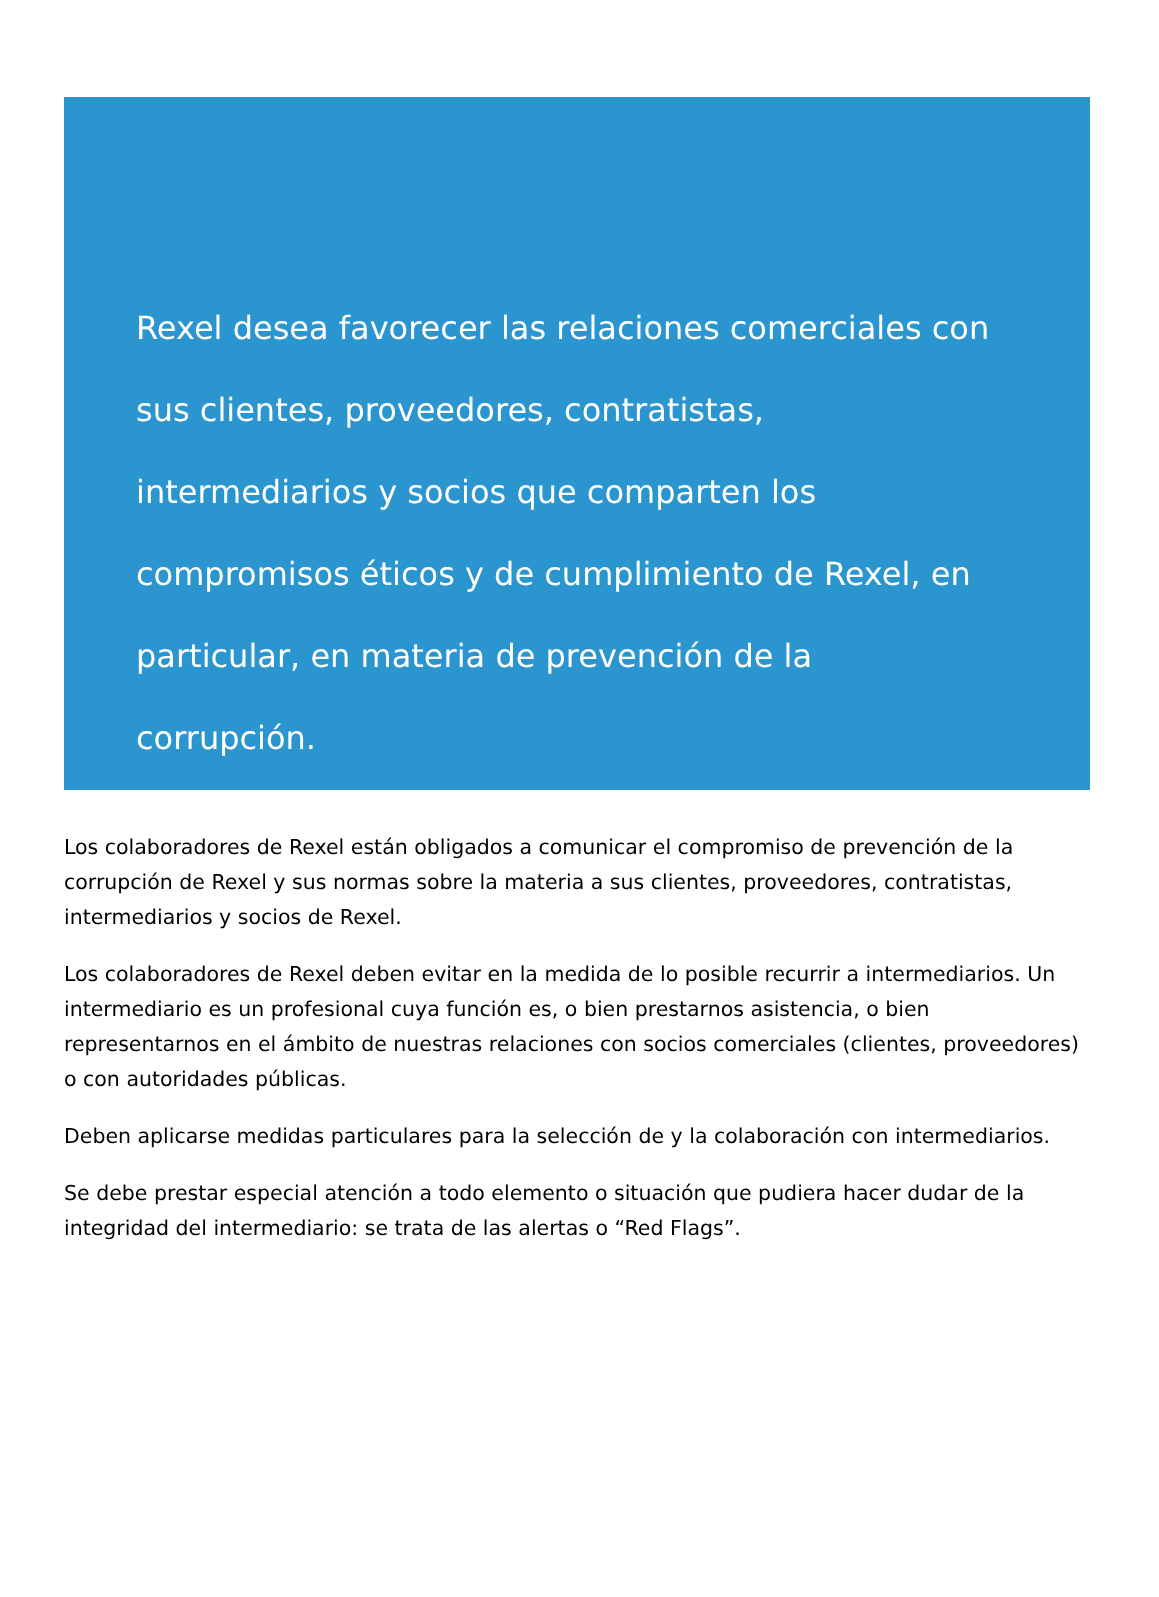Rexel desea favorecer las relaciones comerciales con sus clientes, proveedores, contratistas, intermediarios y socios que comparten los compromisos éticos y de cumplimiento de Rexel, en particular, en materia de prevención de la corrupción.
Los colaboradores de Rexel están obligados a comunicar el compromiso de prevención de la corrupción de Rexel y sus normas sobre la materia a sus clientes, proveedores, contratistas, intermediarios y socios de Rexel.
Los colaboradores de Rexel deben evitar en la medida de lo posible recurrir a intermediarios. Un intermediario es un profesional cuya función es, o bien prestarnos asistencia, o bien representarnos en el ámbito de nuestras relaciones con socios comerciales (clientes, proveedores) o con autoridades públicas.
Deben aplicarse medidas particulares para la selección de y la colaboración con intermediarios.
Se debe prestar especial atención a todo elemento o situación que pudiera hacer dudar de la integridad del intermediario: se trata de las alertas o “Red Flags”.